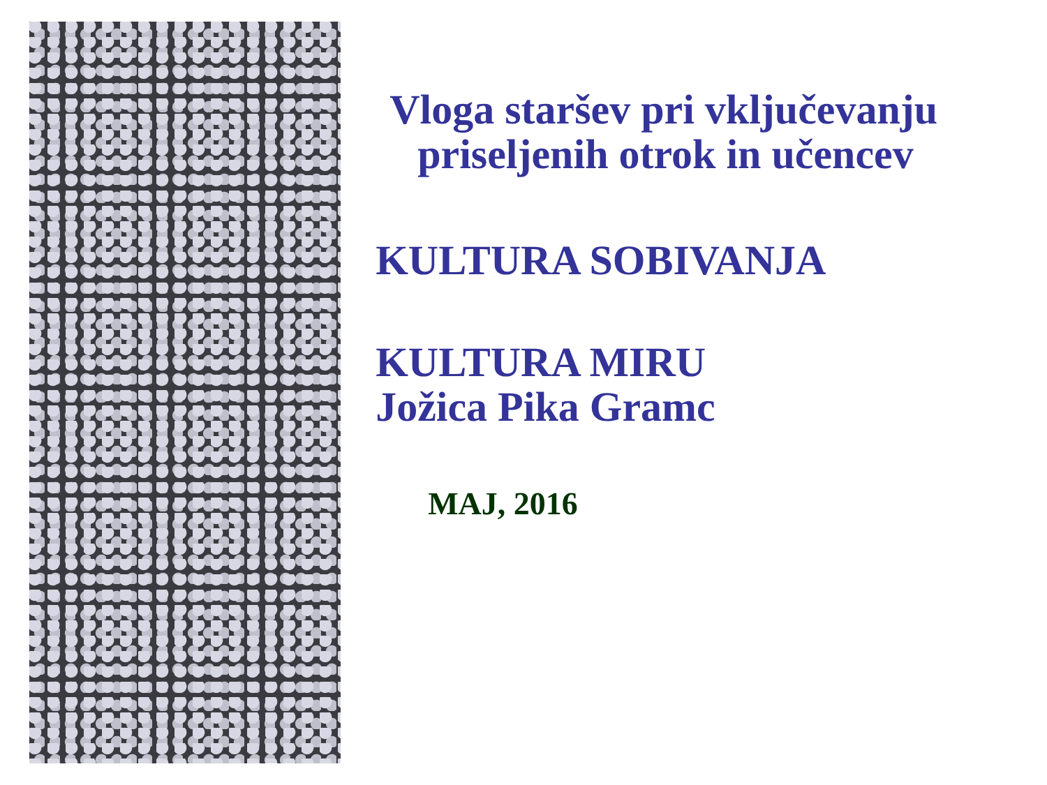Vloga staršev pri vključevanju priseljenih otrok in učencev
KULTURA SOBIVANJA
KULTURA MIRU
Jožica Pika Gramc
MAJ, 2016